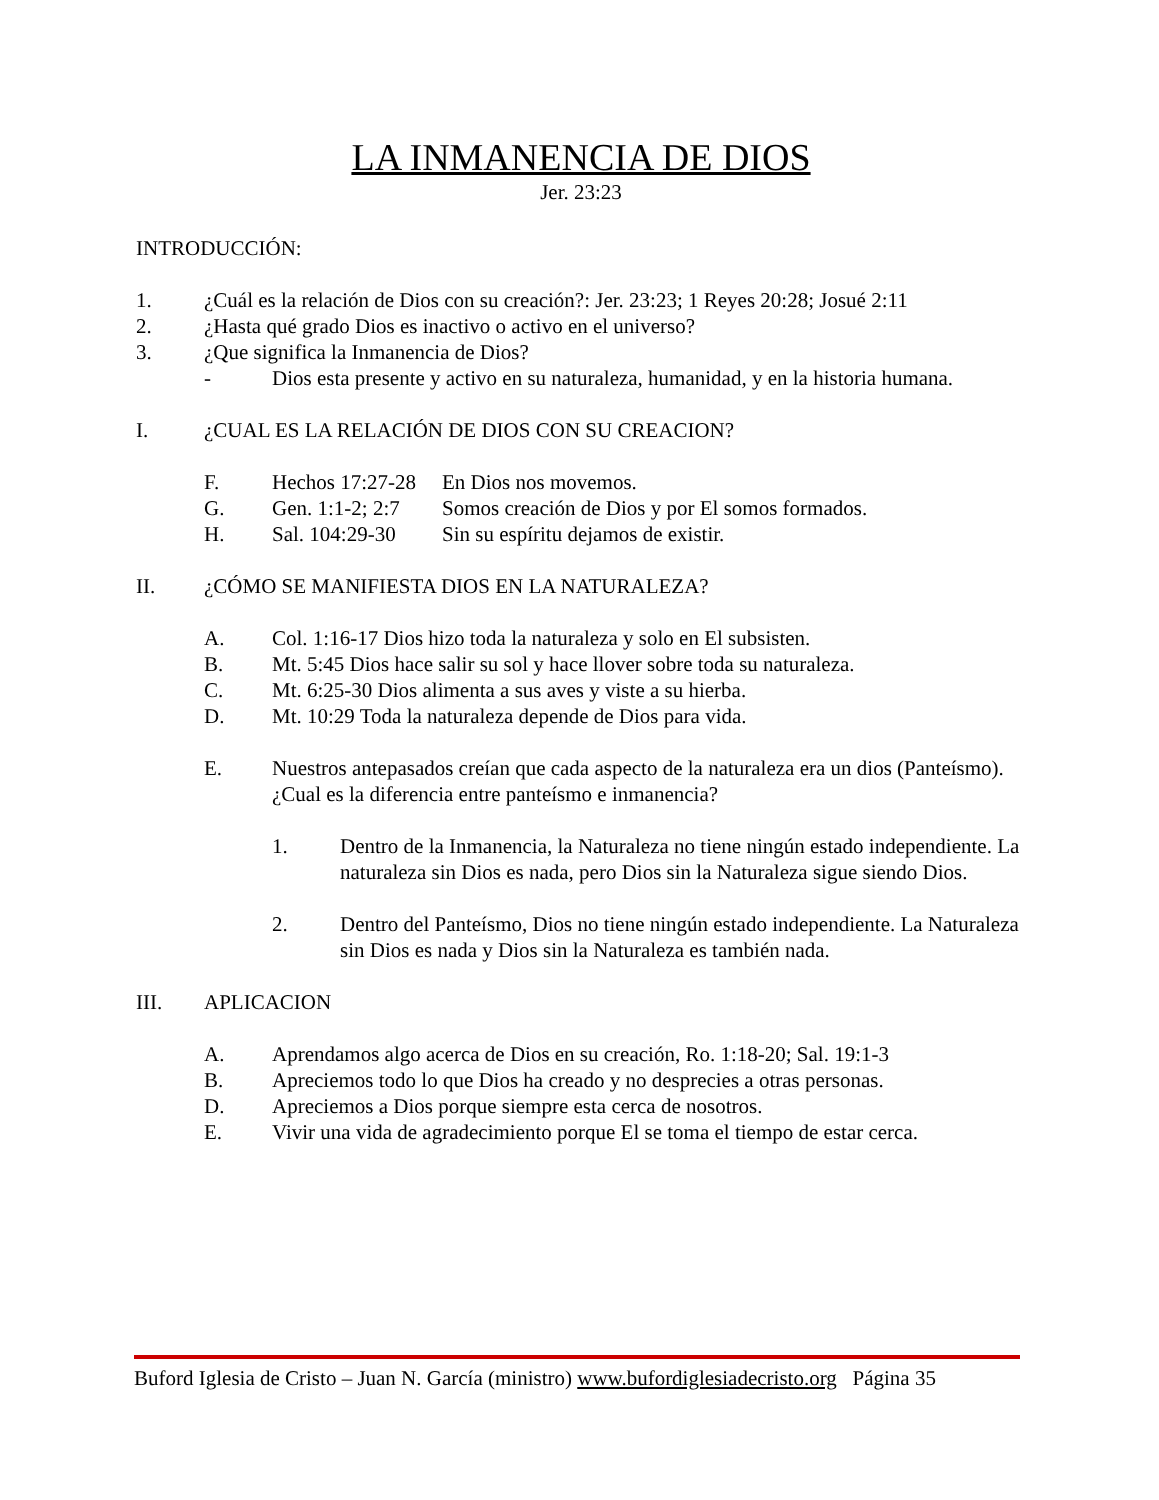LA INMANENCIA DE DIOS
Jer. 23:23
INTRODUCCIÓN:
1. ¿Cuál es la relación de Dios con su creación?: Jer. 23:23; 1 Reyes 20:28; Josué 2:11
2. ¿Hasta qué grado Dios es inactivo o activo en el universo?
3. ¿Que significa la Inmanencia de Dios?
- Dios esta presente y activo en su naturaleza, humanidad, y en la historia humana.
I. ¿CUAL ES LA RELACIÓN DE DIOS CON SU CREACION?
F. Hechos 17:27-28 En Dios nos movemos.
G. Gen. 1:1-2; 2:7 Somos creación de Dios y por El somos formados.
H. Sal. 104:29-30 Sin su espíritu dejamos de existir.
II. ¿CÓMO SE MANIFIESTA DIOS EN LA NATURALEZA?
A. Col. 1:16-17 Dios hizo toda la naturaleza y solo en El subsisten.
B. Mt. 5:45 Dios hace salir su sol y hace llover sobre toda su naturaleza.
C. Mt. 6:25-30 Dios alimenta a sus aves y viste a su hierba.
D. Mt. 10:29 Toda la naturaleza depende de Dios para vida.
E. Nuestros antepasados creían que cada aspecto de la naturaleza era un dios (Panteísmo). ¿Cual es la diferencia entre panteísmo e inmanencia?
1. Dentro de la Inmanencia, la Naturaleza no tiene ningún estado independiente. La naturaleza sin Dios es nada, pero Dios sin la Naturaleza sigue siendo Dios.
2. Dentro del Panteísmo, Dios no tiene ningún estado independiente. La Naturaleza sin Dios es nada y Dios sin la Naturaleza es también nada.
III. APLICACION
A. Aprendamos algo acerca de Dios en su creación, Ro. 1:18-20; Sal. 19:1-3
B. Apreciemos todo lo que Dios ha creado y no desprecies a otras personas.
D. Apreciemos a Dios porque siempre esta cerca de nosotros.
E. Vivir una vida de agradecimiento porque El se toma el tiempo de estar cerca.
Buford Iglesia de Cristo – Juan N. García (ministro) www.bufordiglesiadecristo.org Página 35